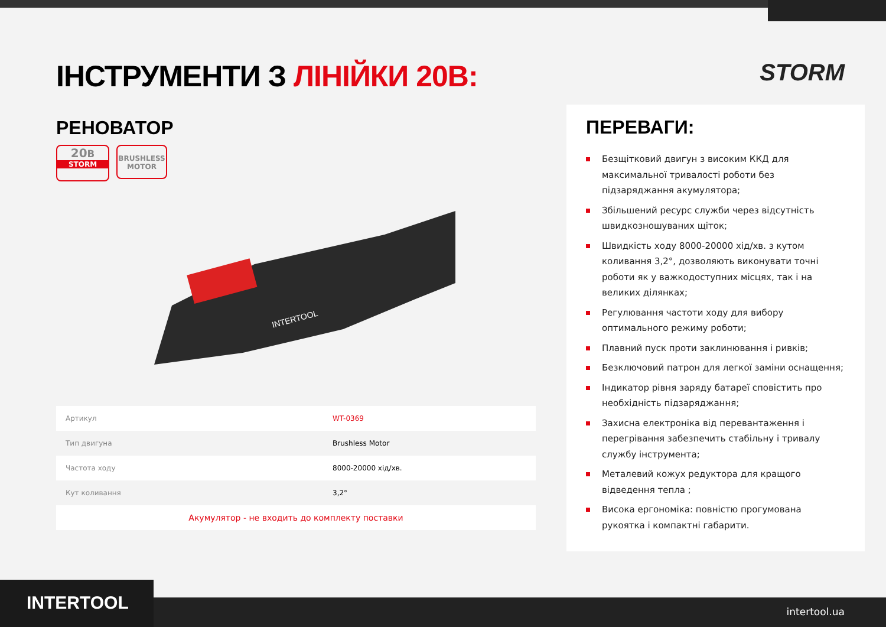STORM
ІНСТРУМЕНТИ З ЛІНІЙКИ 20В:
РЕНОВАТОР
20B
STORM
BRUSHLESS
MOTOR
INTERTOOL
| Артикул | WT-0369 |
| Тип двигуна | Brushless Motor |
| Частота ходу | 8000-20000 хід/хв. |
| Кут коливання | 3,2° |
| Акумулятор - не входить до комплекту поставки | |
ПЕРЕВАГИ:
Безщітковий двигун з високим ККД для максимальної тривалості роботи без підзаряджання акумулятора;
Збільшений ресурс служби через відсутність швидкозношуваних щіток;
Швидкість ходу 8000-20000 хід/хв. з кутом коливання 3,2°, дозволяють виконувати точні роботи як у важкодоступних місцях, так і на великих ділянках;
Регулювання частоти ходу для вибору оптимального режиму роботи;
Плавний пуск проти заклинювання і ривків;
Безключовий патрон для легкої заміни оснащення;
Індикатор рівня заряду батареї сповістить про необхідність підзаряджання;
Захисна електроніка від перевантаження і перегрівання забезпечить стабільну і тривалу службу інструмента;
Металевий кожух редуктора для кращого відведення тепла ;
Висока ергономіка: повністю прогумована рукоятка і компактні габарити.
INTERTOOL intertool.ua